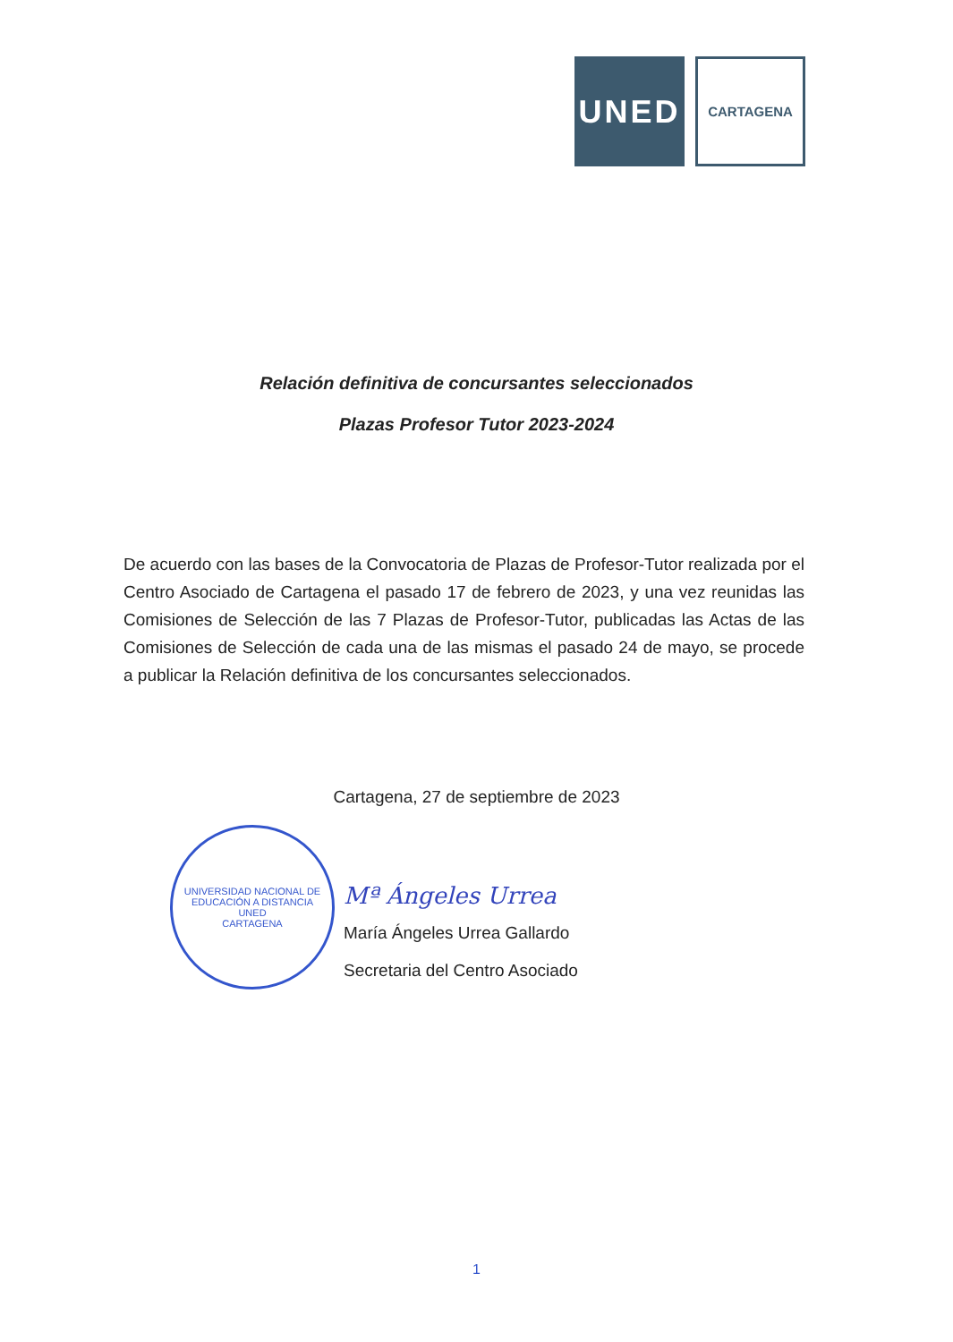UNED
CARTAGENA
Relación definitiva de concursantes seleccionados
Plazas Profesor Tutor 2023-2024
De acuerdo con las bases de la Convocatoria de Plazas de Profesor-Tutor realizada por el Centro Asociado de Cartagena el pasado 17 de febrero de 2023, y una vez reunidas las Comisiones de Selección de las 7 Plazas de Profesor-Tutor, publicadas las Actas de las Comisiones de Selección de cada una de las mismas el pasado 24 de mayo, se procede a publicar la Relación definitiva de los concursantes seleccionados.
Cartagena, 27 de septiembre de 2023
UNIVERSIDAD NACIONAL DE EDUCACIÓN A DISTANCIA
UNED
CARTAGENA
Mª Ángeles Urrea
María Ángeles Urrea Gallardo
Secretaria del Centro Asociado
1